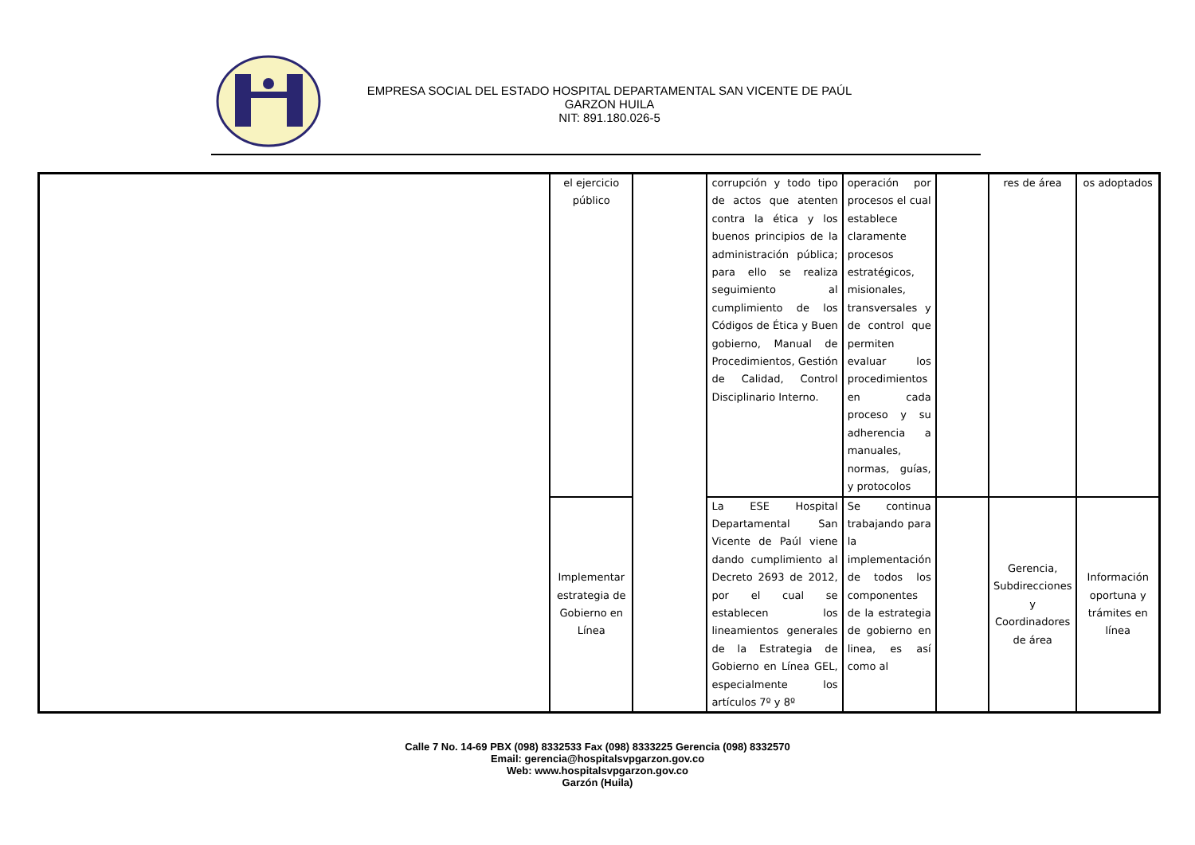EMPRESA SOCIAL DEL ESTADO HOSPITAL DEPARTAMENTAL SAN VICENTE DE PAÚL
GARZON HUILA
NIT: 891.180.026-5
| | el ejercicio público | | corrupción y todo tipo de actos que atenten contra la ética y los buenos principios de la administración pública; para ello se realiza seguimiento al cumplimiento de los Códigos de Ética y Buen gobierno, Manual de Procedimientos, Gestión de Calidad, Control Disciplinario Interno. | operación por procesos el cual establece claramente procesos estratégicos, misionales, transversales y de control que permiten evaluar los procedimientos en cada proceso y su adherencia a manuales, normas, guías, y protocolos | | res de área | os adoptados |
| | Implementar estrategia de Gobierno en Línea | | La ESE Hospital Departamental San Vicente de Paúl viene dando cumplimiento al Decreto 2693 de 2012, por el cual se establecen los lineamientos generales de la Estrategia de Gobierno en Línea GEL, especialmente los artículos 7º y 8º | Se continua trabajando para la implementación de todos los componentes de la estrategia de gobierno en linea, es así como al | | Gerencia, Subdirecciones y Coordinadores de área | Información oportuna y trámites en línea |
Calle 7 No. 14-69 PBX (098) 8332533 Fax (098) 8333225 Gerencia (098) 8332570
Email: gerencia@hospitalsvpgarzon.gov.co
Web: www.hospitalsvpgarzon.gov.co
Garzón (Huila)